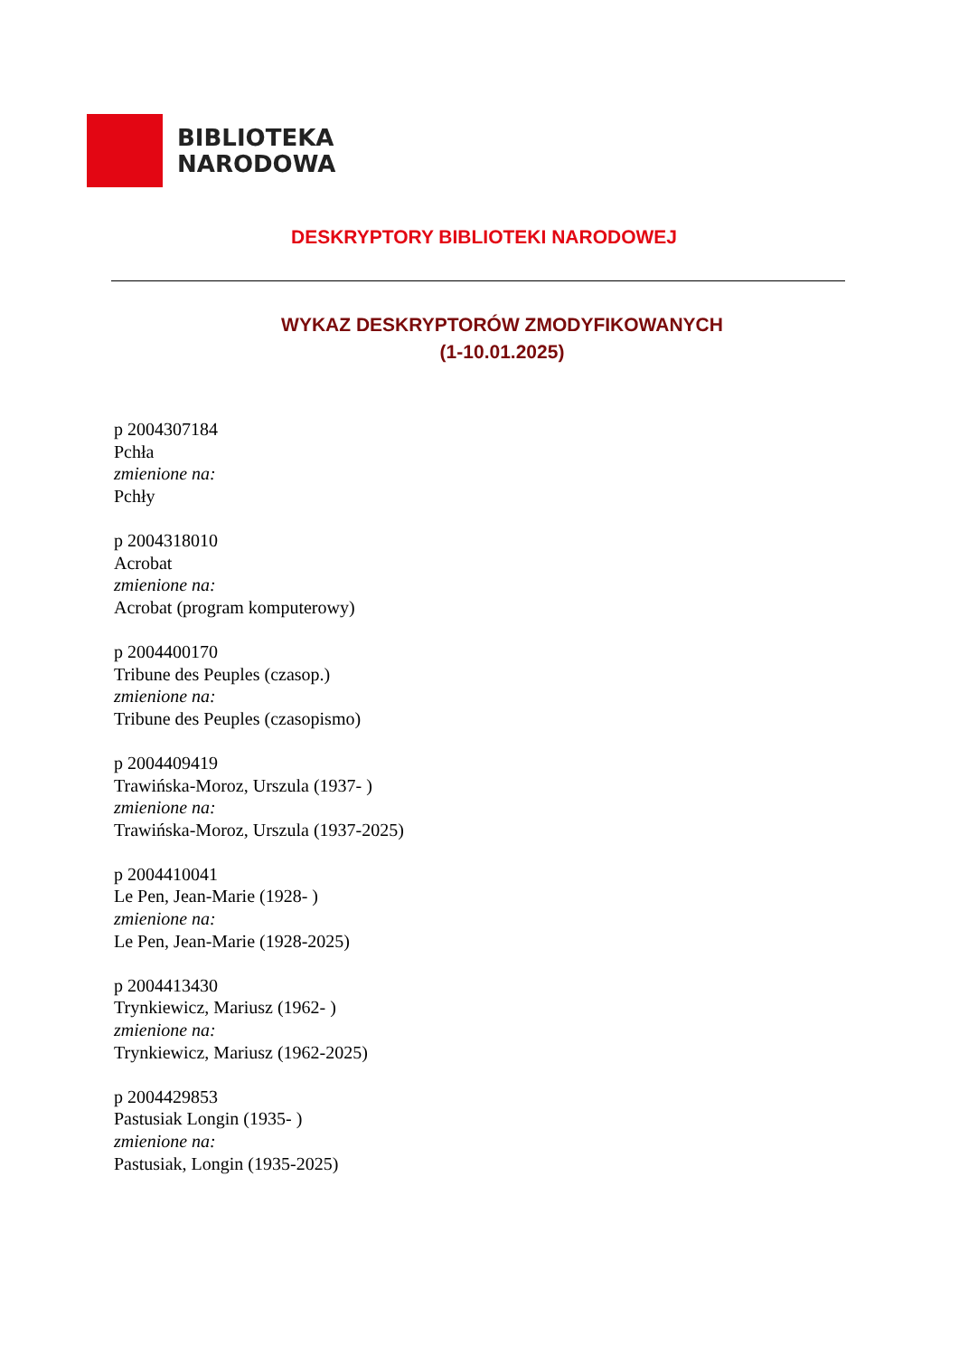BIBLIOTEKA
NARODOWA
DESKRYPTORY BIBLIOTEKI NARODOWEJ
WYKAZ DESKRYPTORÓW ZMODYFIKOWANYCH
(1-10.01.2025)
p 2004307184
Pchła
zmienione na:
Pchły
p 2004318010
Acrobat
zmienione na:
Acrobat (program komputerowy)
p 2004400170
Tribune des Peuples (czasop.)
zmienione na:
Tribune des Peuples (czasopismo)
p 2004409419
Trawińska-Moroz, Urszula (1937- )
zmienione na:
Trawińska-Moroz, Urszula (1937-2025)
p 2004410041
Le Pen, Jean-Marie (1928- )
zmienione na:
Le Pen, Jean-Marie (1928-2025)
p 2004413430
Trynkiewicz, Mariusz (1962- )
zmienione na:
Trynkiewicz, Mariusz (1962-2025)
p 2004429853
Pastusiak Longin (1935- )
zmienione na:
Pastusiak, Longin (1935-2025)